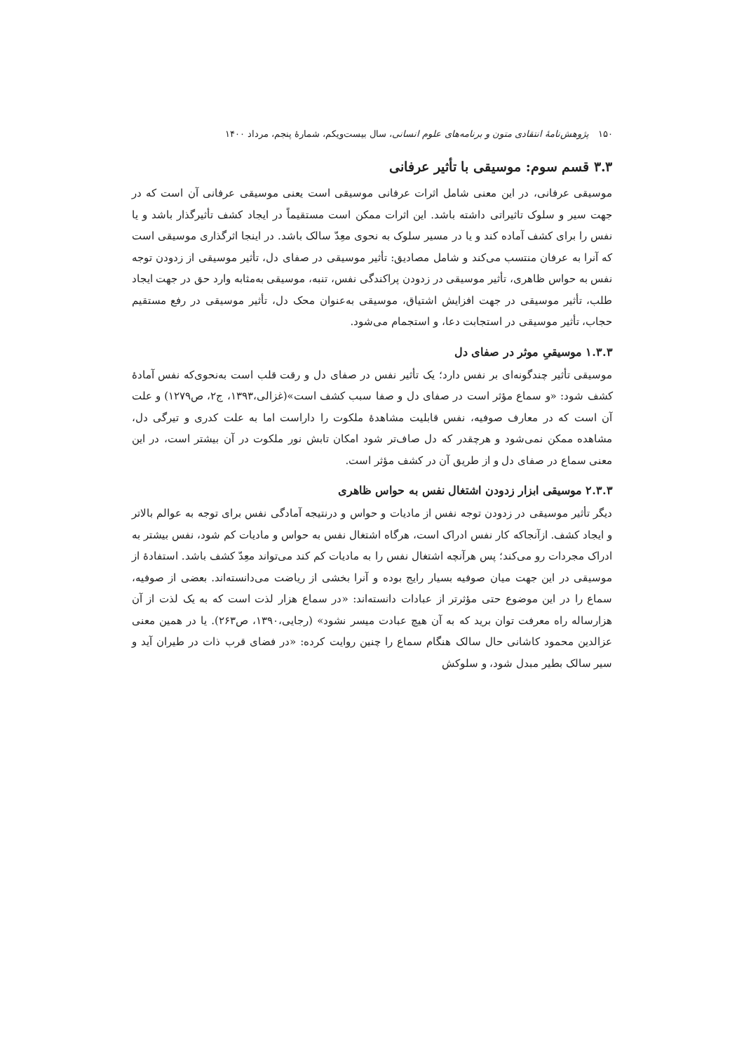۱۵۰ پژوهش‌نامهٔ انتقادی متون و برنامه‌های علوم انسانی، سال بیست‌ویکم، شمارهٔ پنجم، مرداد ۱۴۰۰
۳.۳ قسم سوم: موسیقی با تأثیر عرفانی
موسیقی عرفانی، در این معنی شامل اثرات عرفانی موسیقی است یعنی موسیقی عرفانی آن است که در جهت سیر و سلوک تاثیراتی داشته باشد. این اثرات ممکن است مستقیماً در ایجاد کشف تأثیرگذار باشد و یا نفس را برای کشف آماده کند و یا در مسیر سلوک به نحوی معِدّ سالک باشد. در اینجا اثرگذاری موسیقی است که آنرا به عرفان منتسب می‌کند و شامل مصادیق: تأثیر موسیقی در صفای دل، تأثیر موسیقی از زدودن توجه نفس به حواس ظاهری، تأثیر موسیقی در زدودن پراکندگی نفس، تنبه، موسیقی به‌مثابه وارد حق در جهت ایجاد طلب، تأثیر موسیقی در جهت افزایش اشتیاق، موسیقی به‌عنوان محک دل، تأثیر موسیقی در رفع مستقیم حجاب، تأثیر موسیقی در استجابت دعا، و استجمام می‌شود.
۱.۳.۳ موسیقیِ موثر در صفای دل
موسیقی تأثیر چندگونه‌ای بر نفس دارد؛ یک تأثیر نفس در صفای دل و رقت قلب است به‌نحوی‌که نفس آمادهٔ کشف شود: «و سماع مؤثر است در صفای دل و صفا سبب کشف است»(غزالی،۱۳۹۳، ج۲، ص۱۲۷۹) و علت آن است که در معارف صوفیه، نفس قابلیت مشاهدهٔ ملکوت را داراست اما به علت کدری و تیرگی دل، مشاهده ممکن نمی‌شود و هرچقدر که دل صاف‌تر شود امکان تابش نور ملکوت در آن بیشتر است، در این معنی سماع در صفای دل و از طریق آن در کشف مؤثر است.
۲.۳.۳ موسیقی ابزار زدودن اشتغال نفس به حواس ظاهری
دیگر تأثیر موسیقی در زدودن توجه نفس از مادیات و حواس و درنتیجه آمادگی نفس برای توجه به عوالم بالاتر و ایجاد کشف. ازآنجاکه کار نفس ادراک است، هرگاه اشتغال نفس به حواس و مادیات کم شود، نفس بیشتر به ادراک مجردات رو می‌کند؛ پس هرآنچه اشتغال نفس را به مادیات کم کند می‌تواند معِدّ کشف باشد. استفادهٔ از موسیقی در این جهت میان صوفیه بسیار رایج بوده و آنرا بخشی از ریاضت می‌دانسته‌اند. بعضی از صوفیه، سماع را در این موضوع حتی مؤثرتر از عبادات دانسته‌اند: «در سماع هزار لذت است که به یک لذت از آن هزارساله راه معرفت توان برید که به آن هیچ عبادت میسر نشود» (رجایی،۱۳۹۰، ص۲۶۳). یا در همین معنی عزالدین محمود کاشانی حال سالک هنگام سماع را چنین روایت کرده: «در فضای قرب ذات در طیران آید و سیر سالک بطیر مبدل شود، و سلوکش